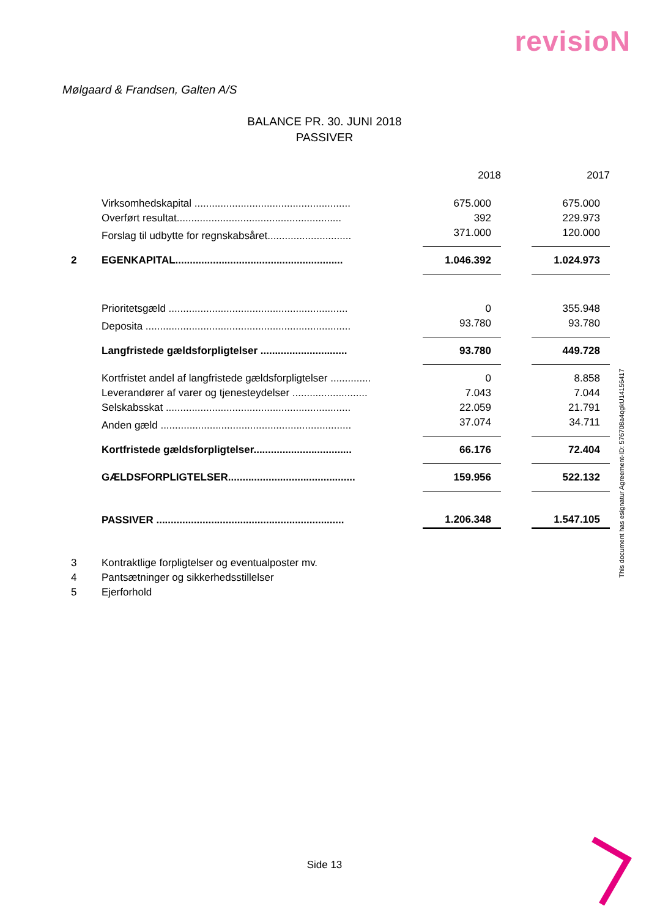revisioN
Mølgaard & Frandsen, Galten A/S
BALANCE PR. 30. JUNI 2018
PASSIVER
| | | | 2018 | | 2017 |
| | Virksomhedskapital ...................................................... | | 675.000 | | 675.000 |
| | Overført resultat......................................................... | | 392 | | 229.973 |
| | Forslag til udbytte for regnskabsåret............................. | | 371.000 | | 120.000 |
| 2 | EGENKAPITAL.......................................................... | | 1.046.392 | | 1.024.973 |
| | Prioritetsgæld .............................................................. | | 0 | | 355.948 |
| | Deposita ....................................................................... | | 93.780 | | 93.780 |
| | Langfristede gældsforpligtelser .............................. | | 93.780 | | 449.728 |
| | Kortfristet andel af langfristede gældsforpligtelser .............. | | 0 | | 8.858 |
| | Leverandører af varer og tjenesteydelser .......................... | | 7.043 | | 7.044 |
| | Selskabsskat ................................................................ | | 22.059 | | 21.791 |
| | Anden gæld .................................................................. | | 37.074 | | 34.711 |
| | Kortfristede gældsforpligtelser.................................. | | 66.176 | | 72.404 |
| | GÆLDSFORPLIGTELSER............................................ | | 159.956 | | 522.132 |
| | PASSIVER ................................................................. | | 1.206.348 | | 1.547.105 |
| 3 | Kontraktlige forpligtelser og eventualposter mv. | | | | |
| 4 | Pantsætninger og sikkerhedsstillelser | | | | |
| 5 | Ejerforhold | | | | |
This document has esignatur Agreement-ID: 576708a4qgkU14156417
Side 13